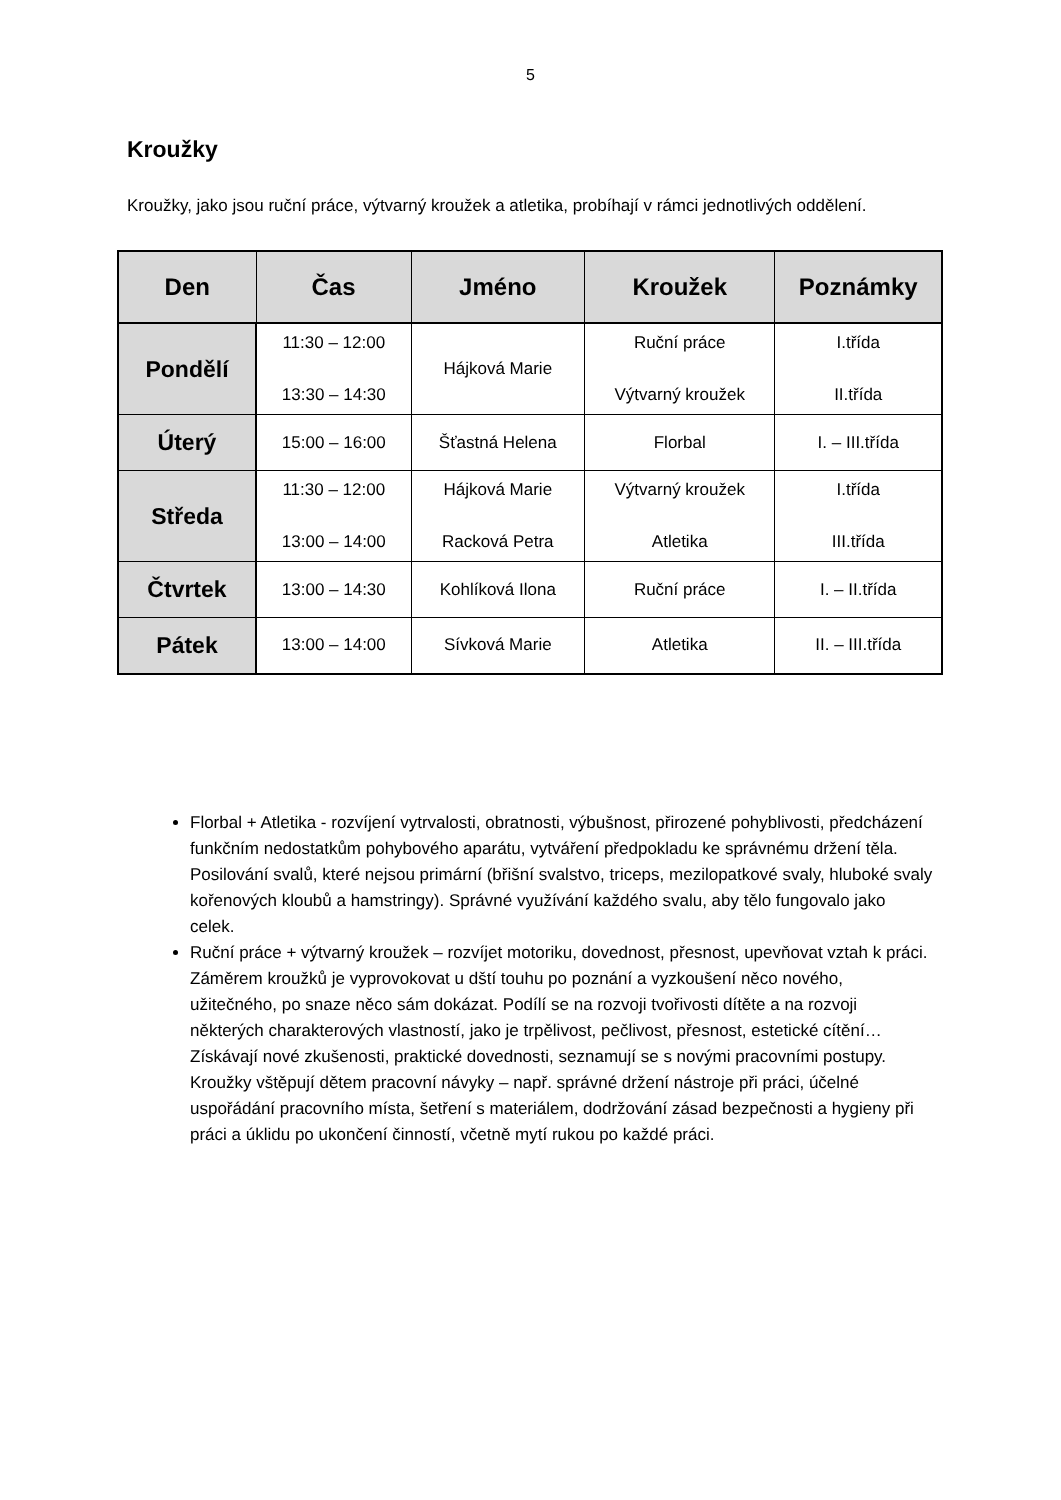5
Kroužky
Kroužky, jako jsou ruční práce, výtvarný kroužek a atletika, probíhají v rámci jednotlivých oddělení.
| Den | Čas | Jméno | Kroužek | Poznámky |
| --- | --- | --- | --- | --- |
| Pondělí | 11:30 – 12:00 13:30 – 14:30 | Hájková Marie | Ruční práce Výtvarný kroužek | I.třída II.třída |
| Úterý | 15:00 – 16:00 | Šťastná Helena | Florbal | I. – III.třída |
| Středa | 11:30 – 12:00 13:00 – 14:00 | Hájková Marie Racková Petra | Výtvarný kroužek Atletika | I.třída III.třída |
| Čtvrtek | 13:00 – 14:30 | Kohlíková Ilona | Ruční práce | I. – II.třída |
| Pátek | 13:00 – 14:00 | Sívková Marie | Atletika | II. – III.třída |
Florbal + Atletika - rozvíjení vytrvalosti, obratnosti, výbušnost, přirozené pohyblivosti, předcházení funkčním nedostatkům pohybového aparátu, vytváření předpokladu ke správnému držení těla. Posilování svalů, které nejsou primární (břišní svalstvo, triceps, mezilopatkové svaly, hluboké svaly kořenových kloubů a hamstringy). Správné využívání každého svalu, aby tělo fungovalo jako celek.
Ruční práce + výtvarný kroužek – rozvíjet motoriku, dovednost, přesnost, upevňovat vztah k práci. Záměrem kroužků je vyprovokovat u dští touhu po poznání a vyzkoušení něco nového, užitečného, po snaze něco sám dokázat. Podílí se na rozvoji tvořivosti dítěte a na rozvoji některých charakterových vlastností, jako je trpělivost, pečlivost, přesnost, estetické cítění… Získávají nové zkušenosti, praktické dovednosti, seznamují se s novými pracovními postupy. Kroužky vštěpují dětem pracovní návyky – např. správné držení nástroje při práci, účelné uspořádání pracovního místa, šetření s materiálem, dodržování zásad bezpečnosti a hygieny při práci a úklidu po ukončení činností, včetně mytí rukou po každé práci.